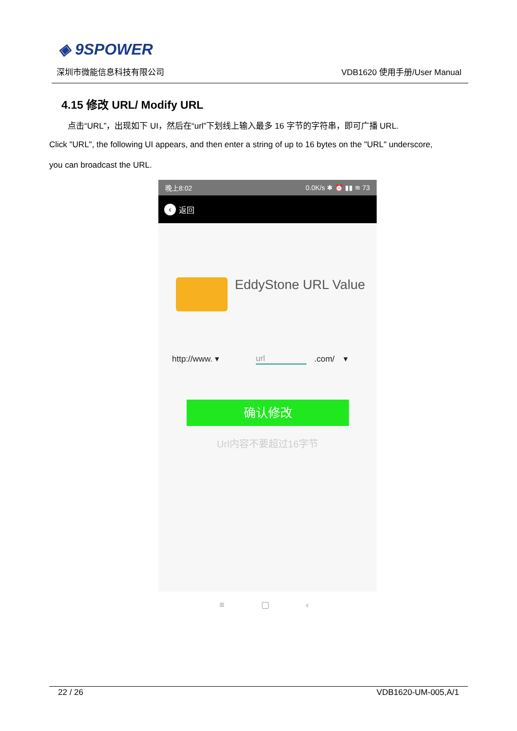◈ 9SPOWER
深圳市微能信息科技有限公司 VDB1620 使用手册/User Manual
4.15 修改 URL/ Modify URL
点击“URL”，出现如下 UI，然后在“url”下划线上输入最多 16 字节的字符串，即可广播 URL.
Click "URL", the following UI appears, and then enter a string of up to 16 bytes on the "URL" underscore,
you can broadcast the URL.
晚上8:02 0.0K/s ✱ ⏰ ▮▮ ≋ 73
‹ 返回
EddyStone URL Value
http://www. ▾ url .com/ ▾
确认修改
Url内容不要超过16字节
≡ ▢ ‹
22 / 26 VDB1620-UM-005,A/1